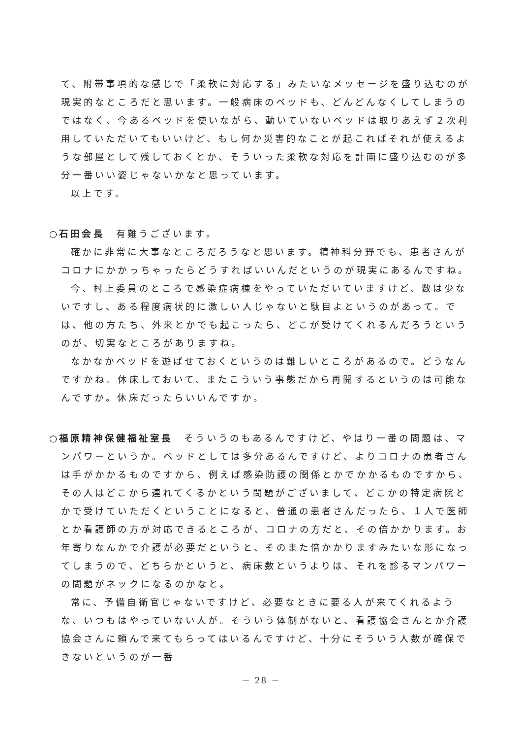て、附帯事項的な感じで「柔軟に対応する」みたいなメッセージを盛り込むのが現実的なところだと思います。一般病床のベッドも、どんどんなくしてしまうのではなく、今あるベッドを使いながら、動いていないベッドは取りあえず２次利用していただいてもいいけど、もし何か災害的なことが起こればそれが使えるような部屋として残しておくとか、そういった柔軟な対応を計画に盛り込むのが多分一番いい姿じゃないかなと思っています。
以上です。
○石田会長　有難うございます。
確かに非常に大事なところだろうなと思います。精神科分野でも、患者さんがコロナにかかっちゃったらどうすればいいんだというのが現実にあるんですね。
今、村上委員のところで感染症病棟をやっていただいていますけど、数は少ないですし、ある程度病状的に激しい人じゃないと駄目よというのがあって。では、他の方たち、外来とかでも起こったら、どこが受けてくれるんだろうというのが、切実なところがありますね。
なかなかベッドを遊ばせておくというのは難しいところがあるので。どうなんですかね。休床しておいて、またこういう事態だから再開するというのは可能なんですか。休床だったらいいんですか。
○福原精神保健福祉室長　そういうのもあるんですけど、やはり一番の問題は、マンパワーというか。ベッドとしては多分あるんですけど、よりコロナの患者さんは手がかかるものですから、例えば感染防護の関係とかでかかるものですから、その人はどこから連れてくるかという問題がございまして、どこかの特定病院とかで受けていただくということになると、普通の患者さんだったら、１人で医師とか看護師の方が対応できるところが、コロナの方だと、その倍かかります。お年寄りなんかで介護が必要だというと、そのまた倍かかりますみたいな形になってしまうので、どちらかというと、病床数というよりは、それを診るマンパワーの問題がネックになるのかなと。
常に、予備自衛官じゃないですけど、必要なときに要る人が来てくれるような、いつもはやっていない人が。そういう体制がないと、看護協会さんとか介護協会さんに頼んで来てもらってはいるんですけど、十分にそういう人数が確保できないというのが一番
－ 28 －